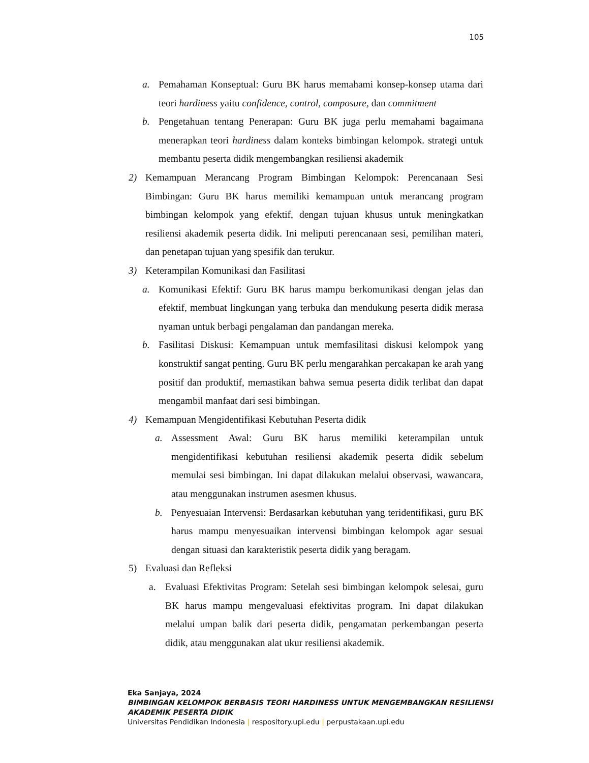105
a. Pemahaman Konseptual: Guru BK harus memahami konsep-konsep utama dari teori hardiness yaitu confidence, control, composure, dan commitment
b. Pengetahuan tentang Penerapan: Guru BK juga perlu memahami bagaimana menerapkan teori hardiness dalam konteks bimbingan kelompok. strategi untuk membantu peserta didik mengembangkan resiliensi akademik
2) Kemampuan Merancang Program Bimbingan Kelompok: Perencanaan Sesi Bimbingan: Guru BK harus memiliki kemampuan untuk merancang program bimbingan kelompok yang efektif, dengan tujuan khusus untuk meningkatkan resiliensi akademik peserta didik. Ini meliputi perencanaan sesi, pemilihan materi, dan penetapan tujuan yang spesifik dan terukur.
3) Keterampilan Komunikasi dan Fasilitasi
a. Komunikasi Efektif: Guru BK harus mampu berkomunikasi dengan jelas dan efektif, membuat lingkungan yang terbuka dan mendukung peserta didik merasa nyaman untuk berbagi pengalaman dan pandangan mereka.
b. Fasilitasi Diskusi: Kemampuan untuk memfasilitasi diskusi kelompok yang konstruktif sangat penting. Guru BK perlu mengarahkan percakapan ke arah yang positif dan produktif, memastikan bahwa semua peserta didik terlibat dan dapat mengambil manfaat dari sesi bimbingan.
4) Kemampuan Mengidentifikasi Kebutuhan Peserta didik
a. Assessment Awal: Guru BK harus memiliki keterampilan untuk mengidentifikasi kebutuhan resiliensi akademik peserta didik sebelum memulai sesi bimbingan. Ini dapat dilakukan melalui observasi, wawancara, atau menggunakan instrumen asesmen khusus.
b. Penyesuaian Intervensi: Berdasarkan kebutuhan yang teridentifikasi, guru BK harus mampu menyesuaikan intervensi bimbingan kelompok agar sesuai dengan situasi dan karakteristik peserta didik yang beragam.
5) Evaluasi dan Refleksi
a. Evaluasi Efektivitas Program: Setelah sesi bimbingan kelompok selesai, guru BK harus mampu mengevaluasi efektivitas program. Ini dapat dilakukan melalui umpan balik dari peserta didik, pengamatan perkembangan peserta didik, atau menggunakan alat ukur resiliensi akademik.
Eka Sanjaya, 2024
BIMBINGAN KELOMPOK BERBASIS TEORI HARDINESS UNTUK MENGEMBANGKAN RESILIENSI
AKADEMIK PESERTA DIDIK
Universitas Pendidikan Indonesia | respository.upi.edu | perpustakaan.upi.edu